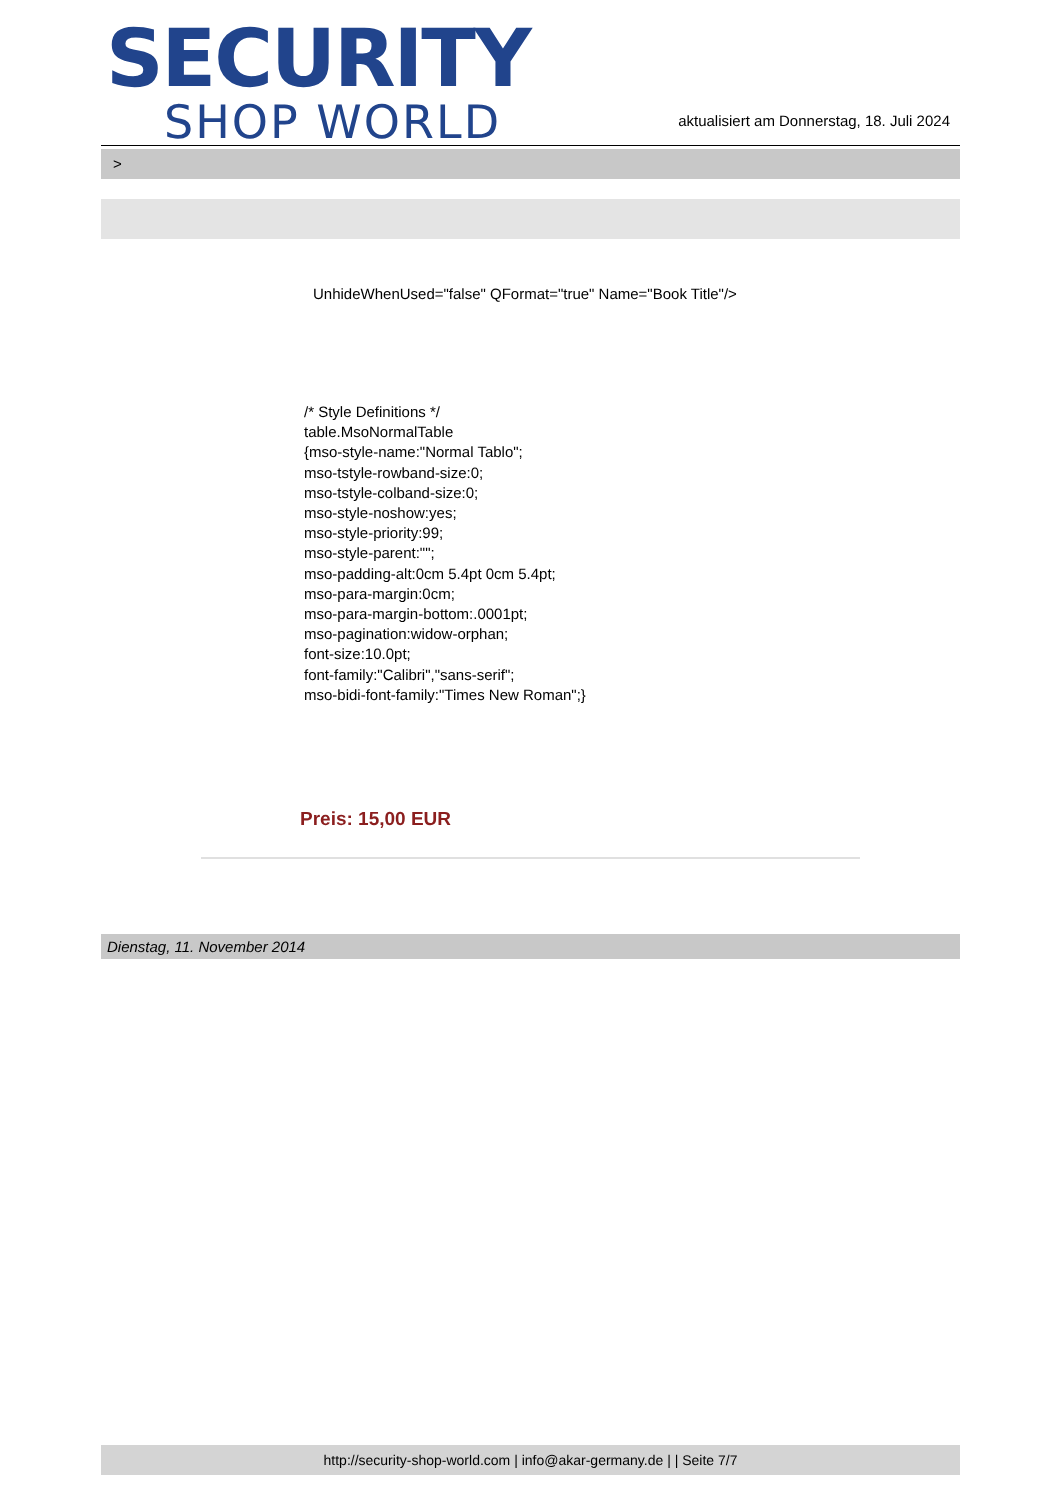SECURITY
SHOP WORLD
aktualisiert am Donnerstag, 18. Juli 2024
>
UnhideWhenUsed="false" QFormat="true" Name="Book Title"/>
/* Style Definitions */
table.MsoNormalTable
{mso-style-name:"Normal Tablo";
mso-tstyle-rowband-size:0;
mso-tstyle-colband-size:0;
mso-style-noshow:yes;
mso-style-priority:99;
mso-style-parent:"";
mso-padding-alt:0cm 5.4pt 0cm 5.4pt;
mso-para-margin:0cm;
mso-para-margin-bottom:.0001pt;
mso-pagination:widow-orphan;
font-size:10.0pt;
font-family:"Calibri","sans-serif";
mso-bidi-font-family:"Times New Roman";}
Preis: 15,00 EUR
Dienstag, 11. November 2014
http://security-shop-world.com | info@akar-germany.de | | Seite 7/7